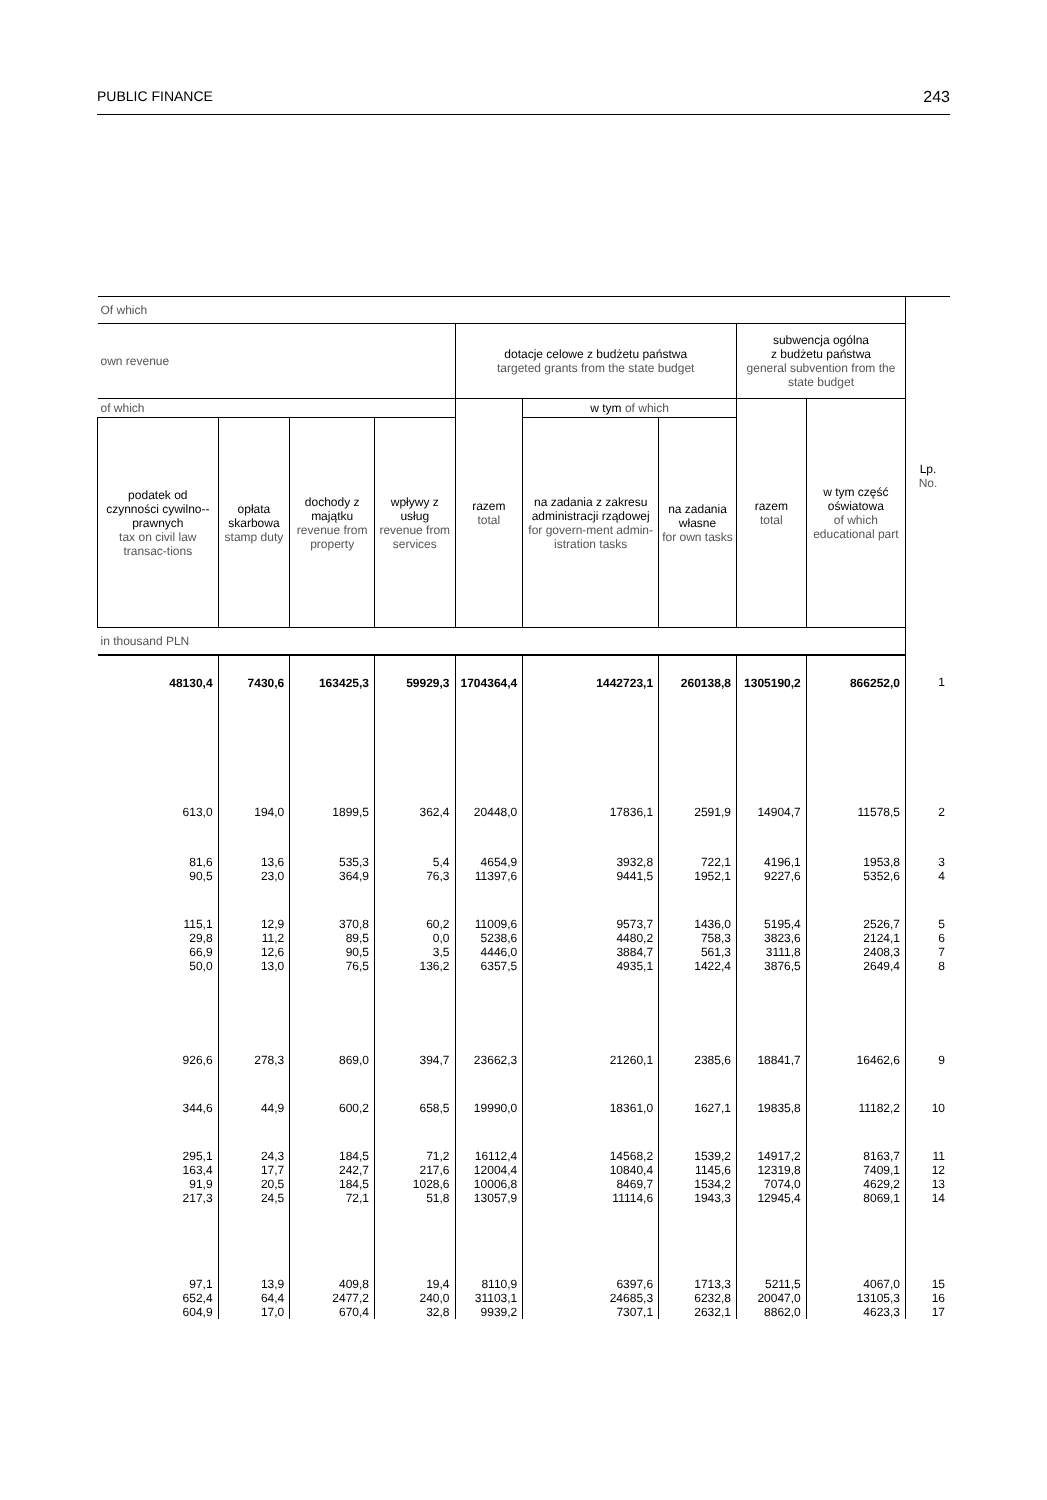PUBLIC FINANCE 243
| Of which | | | | | | | | | Lp. No. |
| --- | --- | --- | --- | --- | --- | --- | --- | --- | --- |
| own revenue | | | | dotacje celowe z budżetu państwa targeted grants from the state budget | | | subwencja ogólna z budżetu państwa general subvention from the state budget | | |
| of which | | | | razem total | w tym of which | | razem total | w tym część oświatowa of which educational part | |
| podatek od czynności cywilno--prawnych tax on civil law transac-tions | opłata skarbowa stamp duty | dochody z majątku revenue from property | wpływy z usług revenue from services | | na zadania z zakresu administracji rządowej for govern-ment admin-istration tasks | na zadania własne for own tasks | | | |
| in thousand PLN | | | | | | | | | |
| 48130,4 | 7430,6 | 163425,3 | 59929,3 | 1704364,4 | 1442723,1 | 260138,8 | 1305190,2 | 866252,0 | 1 |
| 613,0 | 194,0 | 1899,5 | 362,4 | 20448,0 | 17836,1 | 2591,9 | 14904,7 | 11578,5 | 2 |
| 81,6 90,5 | 13,6 23,0 | 535,3 364,9 | 5,4 76,3 | 4654,9 11397,6 | 3932,8 9441,5 | 722,1 1952,1 | 4196,1 9227,6 | 1953,8 5352,6 | 3 4 |
| 115,1 29,8 66,9 50,0 | 12,9 11,2 12,6 13,0 | 370,8 89,5 90,5 76,5 | 60,2 0,0 3,5 136,2 | 11009,6 5238,6 4446,0 6357,5 | 9573,7 4480,2 3884,7 4935,1 | 1436,0 758,3 561,3 1422,4 | 5195,4 3823,6 3111,8 3876,5 | 2526,7 2124,1 2408,3 2649,4 | 5 6 7 8 |
| 926,6 | 278,3 | 869,0 | 394,7 | 23662,3 | 21260,1 | 2385,6 | 18841,7 | 16462,6 | 9 |
| 344,6 | 44,9 | 600,2 | 658,5 | 19990,0 | 18361,0 | 1627,1 | 19835,8 | 11182,2 | 10 |
| 295,1 163,4 91,9 217,3 | 24,3 17,7 20,5 24,5 | 184,5 242,7 184,5 72,1 | 71,2 217,6 1028,6 51,8 | 16112,4 12004,4 10006,8 13057,9 | 14568,2 10840,4 8469,7 11114,6 | 1539,2 1145,6 1534,2 1943,3 | 14917,2 12319,8 7074,0 12945,4 | 8163,7 7409,1 4629,2 8069,1 | 11 12 13 14 |
| 97,1 652,4 604,9 | 13,9 64,4 17,0 | 409,8 2477,2 670,4 | 19,4 240,0 32,8 | 8110,9 31103,1 9939,2 | 6397,6 24685,3 7307,1 | 1713,3 6232,8 2632,1 | 5211,5 20047,0 8862,0 | 4067,0 13105,3 4623,3 | 15 16 17 |